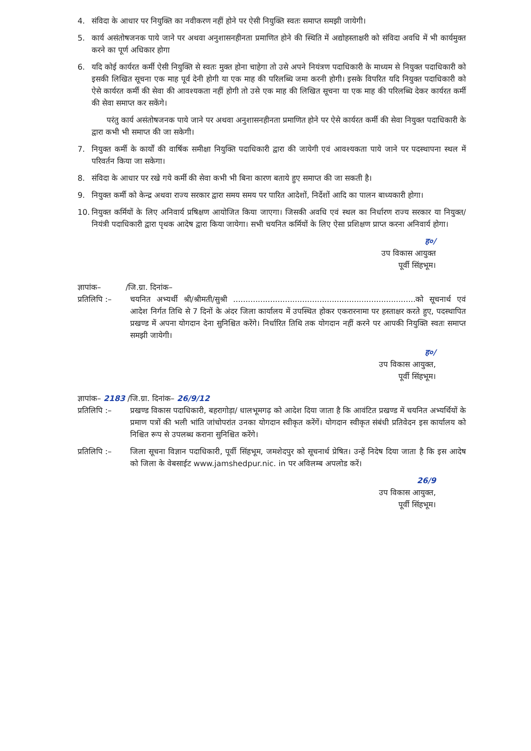4. संविदा के आधार पर नियुक्ति का नवीकरण नहीं होने पर ऐसी नियुक्ति स्वतः समाप्त समझी जायेगी।
5. कार्य असंतोषजनक पाये जाने पर अथवा अनुशासनहीनता प्रमाणित होने की स्थिति में अद्योहस्ताक्षरी को संविदा अवधि में भी कार्यमुक्त करने का पूर्ण अधिकार होगा
6. यदि कोई कार्यरत कर्मी ऐसी नियुक्ति से स्वतः मुक्त होना चाहेगा तो उसे अपने नियंत्रण पदाधिकारी के माध्यम से नियुक्त पदाधिकारी को इसकी लिखित सूचना एक माह पूर्व देनी होगी या एक माह की परिलब्धि जमा करनी होगी। इसके विपरित यदि नियुक्त पदाधिकारी को ऐसे कार्यरत कर्मी की सेवा की आवश्यकता नहीं होगी तो उसे एक माह की लिखित सूचना या एक माह की परिलब्धि देकर कार्यरत कर्मी की सेवा समाप्त कर सकेंगे।
परंतु कार्य असंतोषजनक पाये जाने पर अथवा अनुशासनहीनता प्रमाणित होने पर ऐसे कार्यरत कर्मी की सेवा नियुक्त पदाधिकारी के द्वारा कभी भी समाप्त की जा सकेगी।
7. नियुक्त कर्मी के कार्यों की वार्षिक समीक्षा नियुक्ति पदाधिकारी द्वारा की जायेगी एवं आवश्यकता पाये जाने पर पदस्थापना स्थल में परिवर्तन किया जा सकेगा।
8. संविदा के आधार पर रखे गये कर्मी की सेवा कभी भी बिना कारण बताये हुए समाप्त की जा सकती है।
9. नियुक्त कर्मी को केन्द्र अथवा राज्य सरकार द्वारा समय समय पर पारित आदेशों, निर्देशों आदि का पालन बाध्यकारी होगा।
10. नियुक्त कर्मियों के लिए अनिवार्य प्रषिक्षण आयोजित किया जाएगा। जिसकी अवधि एवं स्थल का निर्धारण राज्य सरकार या नियुक्त/ नियंत्री पदाधिकारी द्वारा पृथक आदेष द्वारा किया जायेगा। सभी चयनित कर्मियों के लिए ऐसा प्रशिक्षण प्राप्त करना अनिवार्य होगा।
ह०/
उप विकास आयुक्त
पूर्वी सिंहभूम।
ज्ञापांक– /जि.ग्रा. दिनांक–
प्रतिलिपि :– चयनित अभ्यर्थी श्री/श्रीमती/सुश्री ..........................................................................को सूचनार्थ एवं आदेश निर्गत तिथि से 7 दिनों के अंदर जिला कार्यालय में उपस्थित होकर एकरारनामा पर हस्ताक्षर करते हुए, पदस्थापित प्रखण्ड में अपना योगदान देना सुनिश्चित करेंगे। निर्धारित तिथि तक योगदान नहीं करने पर आपकी नियुक्ति स्वतः समाप्त समझी जायेगी।
ह०/
उप विकास आयुक्त,
पूर्वी सिंहभूम।
ज्ञापांक– 2183 /जि.ग्रा. दिनांक– 26/9/12
प्रतिलिपि :– प्रखण्ड विकास पदाधिकारी, बहरागोड़ा/ धालभूमगढ़ को आदेश दिया जाता है कि आवंटित प्रखण्ड में चयनित अभ्यर्थियों के प्रमाण पत्रों की भली भांति जांचोपरांत उनका योगदान स्वीकृत करेंगें। योगदान स्वीकृत संबंधी प्रतिवेदन इस कार्यालय को निश्चित रूप से उपलब्ध कराना सुनिश्चित करेंगे।
प्रतिलिपि :– जिला सूचना विज्ञान पदाधिकारी, पूर्वी सिंहभूम, जमशेदपुर को सूचनार्थ प्रेषित। उन्हें निदेष दिया जाता है कि इस आदेष को जिला के वेबसाईट www.jamshedpur.nic. in पर अविलम्ब अपलोड करें।
26/9
उप विकास आयुक्त,
पूर्वी सिंहभूम।